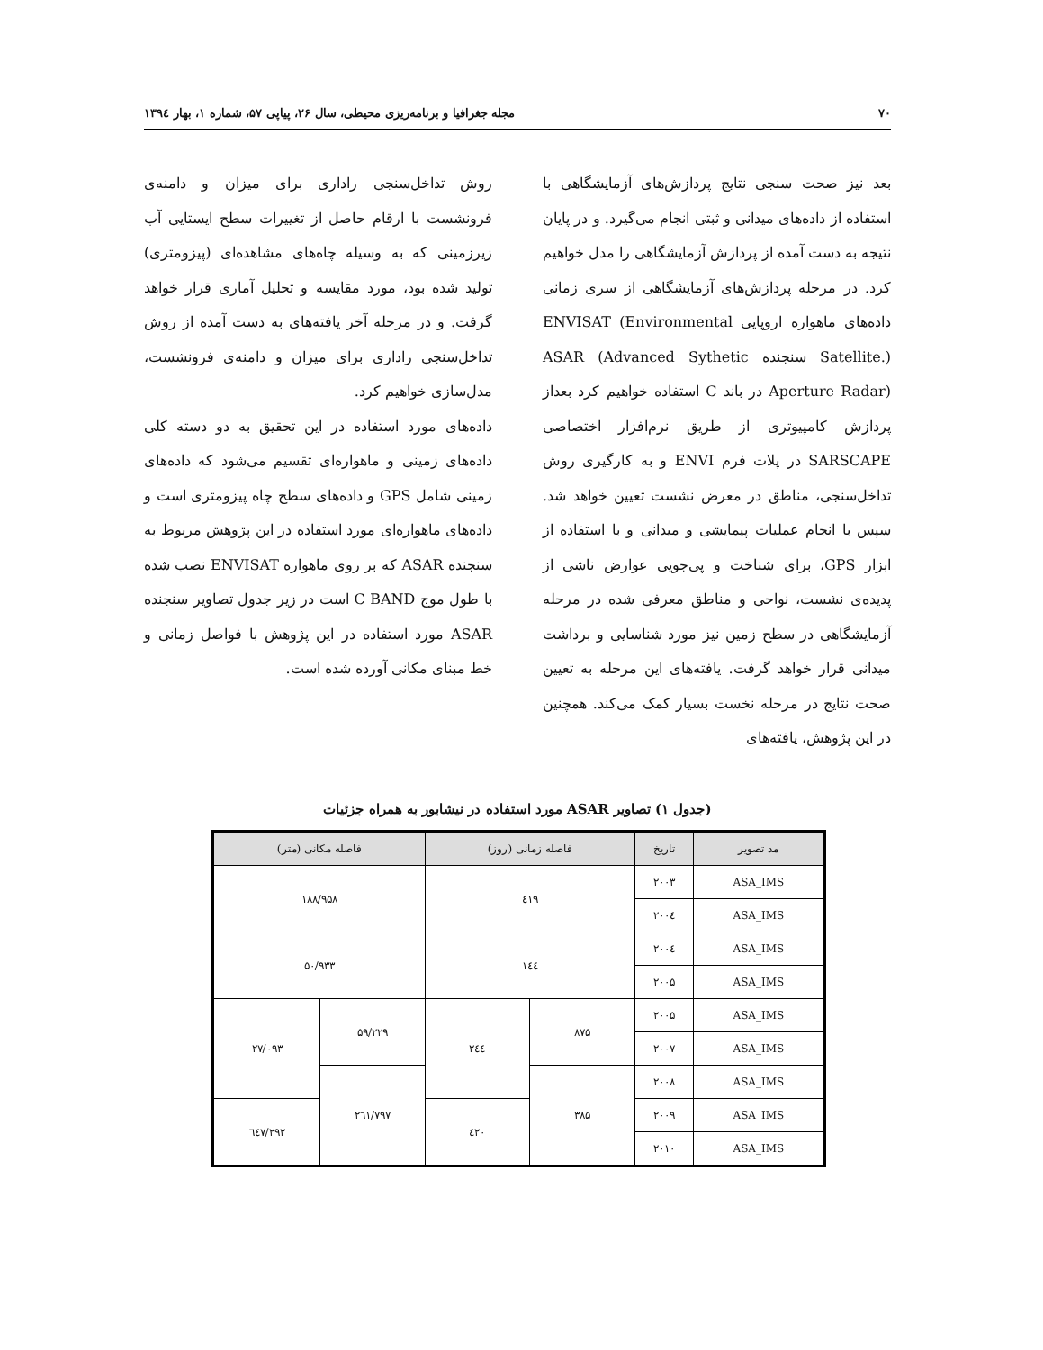۷۰ مجله جغرافیا و برنامه‌ریزی محیطی، سال ۲۶، پیاپی ۵۷، شماره ۱، بهار ۱۳۹٤
بعد نیز صحت سنجی نتایج پردازش‌های آزمایشگاهی با استفاده از داده‌های میدانی و ثبتی انجام می‌گیرد. و در پایان نتیجه به دست آمده از پردازش آزمایشگاهی را مدل خواهیم کرد. در مرحله پردازش‌های آزمایشگاهی از سری زمانی داده‌های ماهواره اروپایی ENVISAT (Environmental Satellite.) سنجنده ASAR (Advanced Sythetic Aperture Radar) در باند C استفاده خواهیم کرد بعداز پردازش کامپیوتری از طریق نرم‌افزار اختصاصی SARSCAPE در پلات فرم ENVI و به کارگیری روش تداخل‌سنجی، مناطق در معرض نشست تعیین خواهد شد. سپس با انجام عملیات پیمایشی و میدانی و با استفاده از ابزار GPS، برای شناخت و پی‌جویی عوارض ناشی از پدیده‌ی نشست، نواحی و مناطق معرفی شده در مرحله آزمایشگاهی در سطح زمین نیز مورد شناسایی و برداشت میدانی قرار خواهد گرفت. یافته‌های این مرحله به تعیین صحت نتایج در مرحله نخست بسیار کمک می‌کند. همچنین در این پژوهش، یافته‌های
روش تداخل‌سنجی راداری برای میزان و دامنه‌ی فرونشست با ارقام حاصل از تغییرات سطح ایستایی آب زیرزمینی که به وسیله چاه‌های مشاهده‌ای (پیزومتری) تولید شده بود، مورد مقایسه و تحلیل آماری قرار خواهد گرفت. و در مرحله آخر یافته‌های به دست آمده از روش تداخل‌سنجی راداری برای میزان و دامنه‌ی فرونشست، مدل‌سازی خواهیم کرد.
داده‌های مورد استفاده در این تحقیق به دو دسته کلی داده‌های زمینی و ماهواره‌ای تقسیم می‌شود که داده‌های زمینی شامل GPS و داده‌های سطح چاه پیزومتری است و داده‌های ماهواره‌ای مورد استفاده در این پژوهش مربوط به سنجنده ASAR که بر روی ماهواره ENVISAT نصب شده با طول موج C BAND است در زیر جدول تصاویر سنجنده ASAR مورد استفاده در این پژوهش با فواصل زمانی و خط مبنای مکانی آورده شده است.
(جدول ۱) تصاویر ASAR مورد استفاده در نیشابور به همراه جزئیات
| مد تصویر | تاریخ | فاصله زمانی (روز) | | فاصله مکانی (متر) | |
| --- | --- | --- | --- | --- | --- |
| ASA_IMS | ۲۰۰۳ | ٤۱۹ | | ۱۸۸/۹۵۸ | |
| ASA_IMS | ۲۰۰٤ | | | | |
| ASA_IMS | ۲۰۰٤ | ۱٤٤ | | ۵۰/۹۳۳ | |
| ASA_IMS | ۲۰۰۵ | | | | |
| ASA_IMS | ۲۰۰۵ | ۸۷۵ | ۲٤٤ | ۵۹/۲۲۹ | ۲۷/۰۹۳ |
| ASA_IMS | ۲۰۰۷ | | | | |
| ASA_IMS | ۲۰۰۸ | ۳۸۵ | | ۲٦۱/۷۹۷ | |
| ASA_IMS | ۲۰۰۹ | | ٤۲۰ | | ۲۹۲/٦٤۷ |
| ASA_IMS | ۲۰۱۰ | | | | |